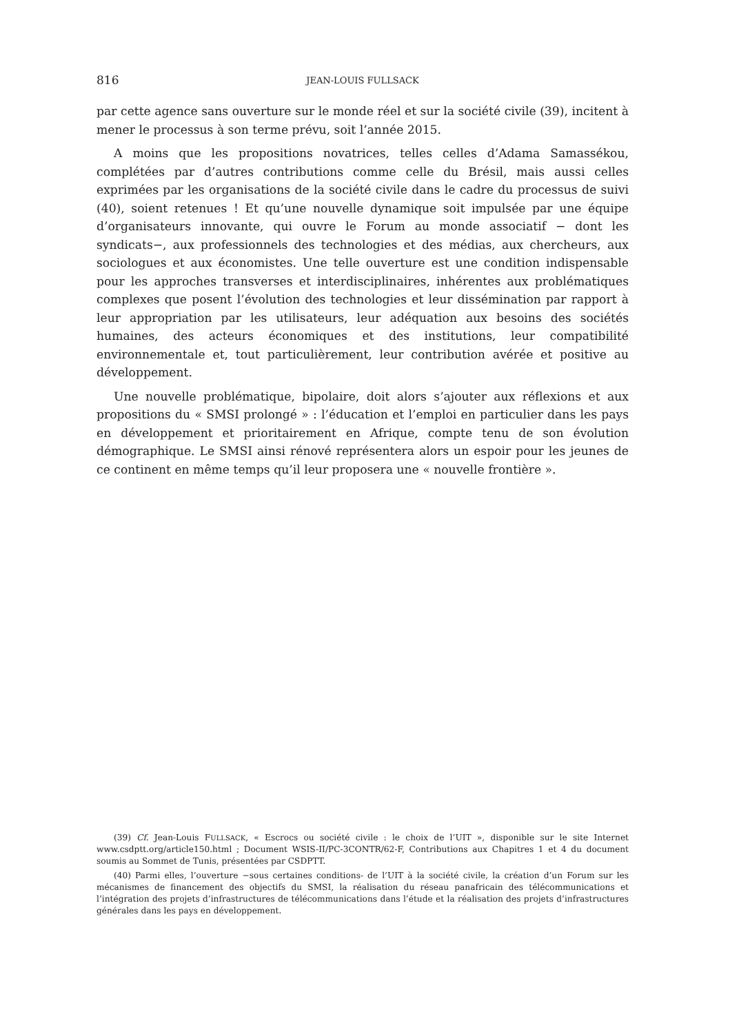816 JEAN-LOUIS FULLSACK
par cette agence sans ouverture sur le monde réel et sur la société civile (39), incitent à mener le processus à son terme prévu, soit l’année 2015.
A moins que les propositions novatrices, telles celles d’Adama Samassékou, complétées par d’autres contributions comme celle du Brésil, mais aussi celles exprimées par les organisations de la société civile dans le cadre du processus de suivi (40), soient retenues ! Et qu’une nouvelle dynamique soit impulsée par une équipe d’organisateurs innovante, qui ouvre le Forum au monde associatif − dont les syndicats−, aux professionnels des technologies et des médias, aux chercheurs, aux sociologues et aux économistes. Une telle ouverture est une condition indispensable pour les approches transverses et interdisciplinaires, inhérentes aux problématiques complexes que posent l’évolution des technologies et leur dissémination par rapport à leur appropriation par les utilisateurs, leur adéquation aux besoins des sociétés humaines, des acteurs économiques et des institutions, leur compatibilité environnementale et, tout particulièrement, leur contribution avérée et positive au développement.
Une nouvelle problématique, bipolaire, doit alors s’ajouter aux réflexions et aux propositions du « SMSI prolongé » : l’éducation et l’emploi en particulier dans les pays en développement et prioritairement en Afrique, compte tenu de son évolution démographique. Le SMSI ainsi rénové représentera alors un espoir pour les jeunes de ce continent en même temps qu’il leur proposera une « nouvelle frontière ».
(39) Cf. Jean-Louis FULLSACK, « Escrocs ou société civile : le choix de l’UIT », disponible sur le site Internet www.csdptt.org/article150.html ; Document WSIS-II/PC-3CONTR/62-F, Contributions aux Chapitres 1 et 4 du document soumis au Sommet de Tunis, présentées par CSDPTT.
(40) Parmi elles, l’ouverture −sous certaines conditions- de l’UIT à la société civile, la création d’un Forum sur les mécanismes de financement des objectifs du SMSI, la réalisation du réseau panafricain des télécommunications et l’intégration des projets d’infrastructures de télécommunications dans l’étude et la réalisation des projets d’infrastructures générales dans les pays en développement.